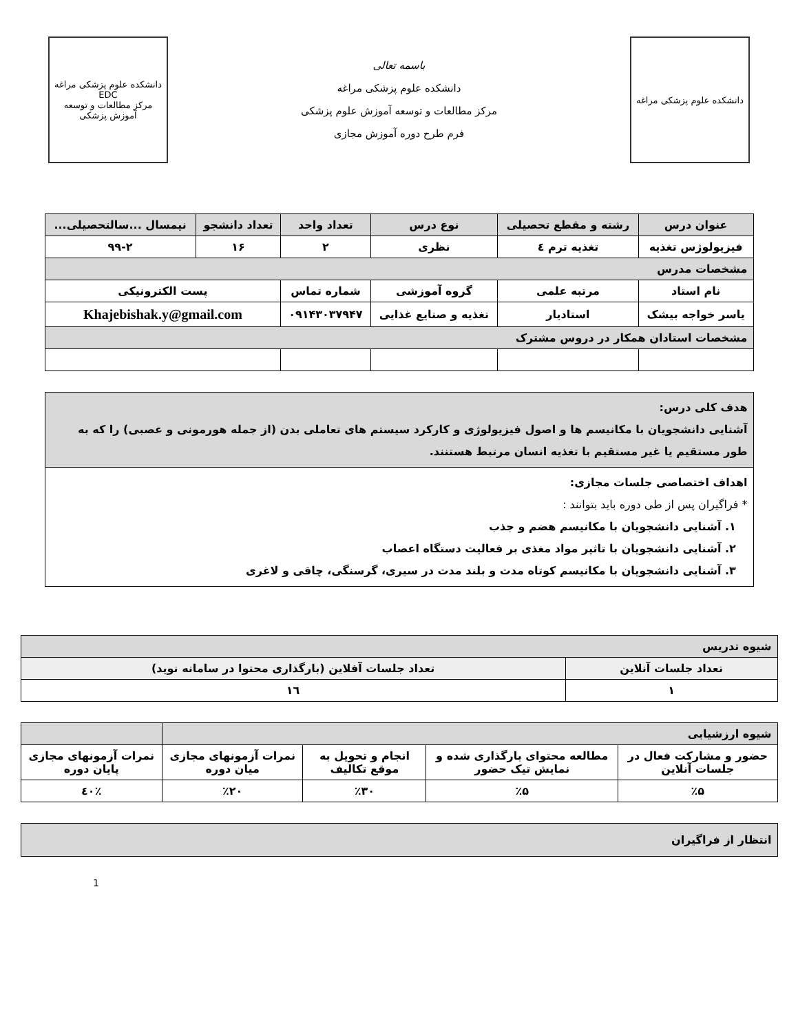دانشکده علوم پزشکی مراغه
باسمه تعالی
دانشکده علوم پزشکی مراغه
مرکز مطالعات و توسعه آموزش علوم پزشکی
فرم طرح دوره آموزش مجازی
دانشکده علوم پزشکی مراغه
EDC
مرکز مطالعات و توسعه آموزش پزشکی
| عنوان درس | رشته و مقطع تحصیلی | نوع درس | تعداد واحد | تعداد دانشجو | نیمسال ...سالتحصیلی... |
| --- | --- | --- | --- | --- | --- |
| فیزیولوژس تغذیه | تغذیه ترم ٤ | نظری | ۲ | ۱۶ | ۹۹-۲ |
| مشخصات مدرس | | | | | |
| نام استاد | مرتبه علمی | گروه آموزشی | شماره تماس | پست الکترونیکی | |
| یاسر خواجه بیشک | استادیار | تغذیه و صنایع غذایی | ۰۹۱۴۳۰۳۷۹۴۷ | Khajebishak.y@gmail.com | |
| مشخصات استادان همکار در دروس مشترک | | | | | |
| هدف کلی درس: آشنایی دانشجویان با مکانیسم ها و اصول فیزیولوژی و کارکرد سیستم های تعاملی بدن (از جمله هورمونی و عصبی) را که به طور مستقیم یا غیر مستقیم با تغذیه انسان مرتبط هستنند. |
| اهداف اختصاصی جلسات مجازی: * فراگیران پس از طی دوره باید بتوانند : ۱. آشنایی دانشجویان با مکانیسم هضم و جذب ۲. آشنایی دانشجویان با تاثیر مواد مغذی بر فعالیت دستگاه اعصاب ۳. آشنایی دانشجویان با مکانیسم کوتاه مدت و بلند مدت در سیری، گرسنگی، چاقی و لاغری |
| شیوه تدریس | |
| تعداد جلسات آنلاین | تعداد جلسات آفلاین (بارگذاری محتوا در سامانه نوید) |
| ۱ | ۱٦ |
| شیوه ارزشیابی | | | | |
| حضور و مشارکت فعال در جلسات آنلاین | مطالعه محتوای بارگذاری شده و نمایش تیک حضور | انجام و تحویل به موقع تکالیف | نمرات آزمونهای مجازی میان دوره | نمرات آزمونهای مجازی پایان دوره |
| ٪۵ | ٪۵ | ٪۳۰ | ٪۲۰ | ٪٤۰ |
| انتظار از فراگیران |
1